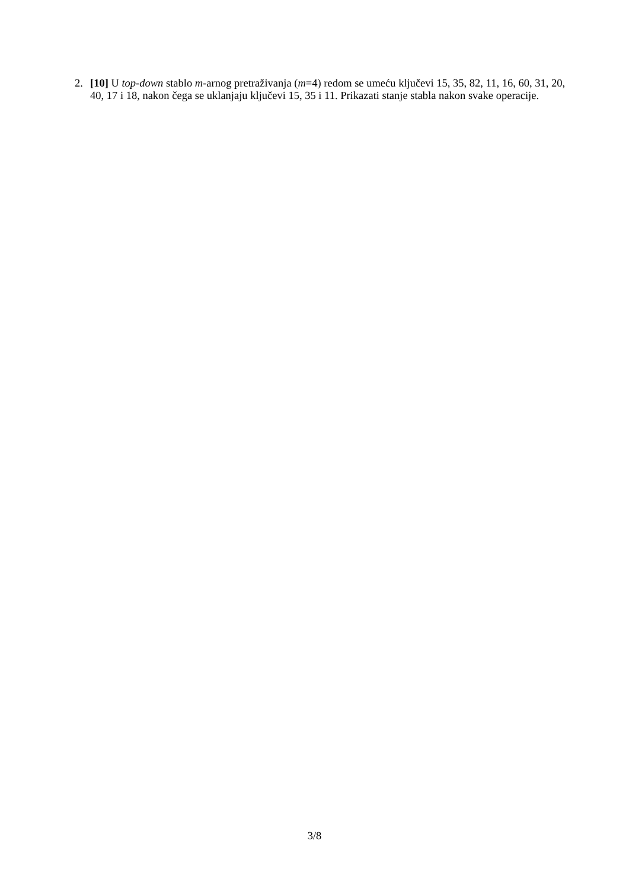2. [10] U top-down stablo m-arnog pretraživanja (m=4) redom se umeću ključevi 15, 35, 82, 11, 16, 60, 31, 20, 40, 17 i 18, nakon čega se uklanjaju ključevi 15, 35 i 11. Prikazati stanje stabla nakon svake operacije.
3/8